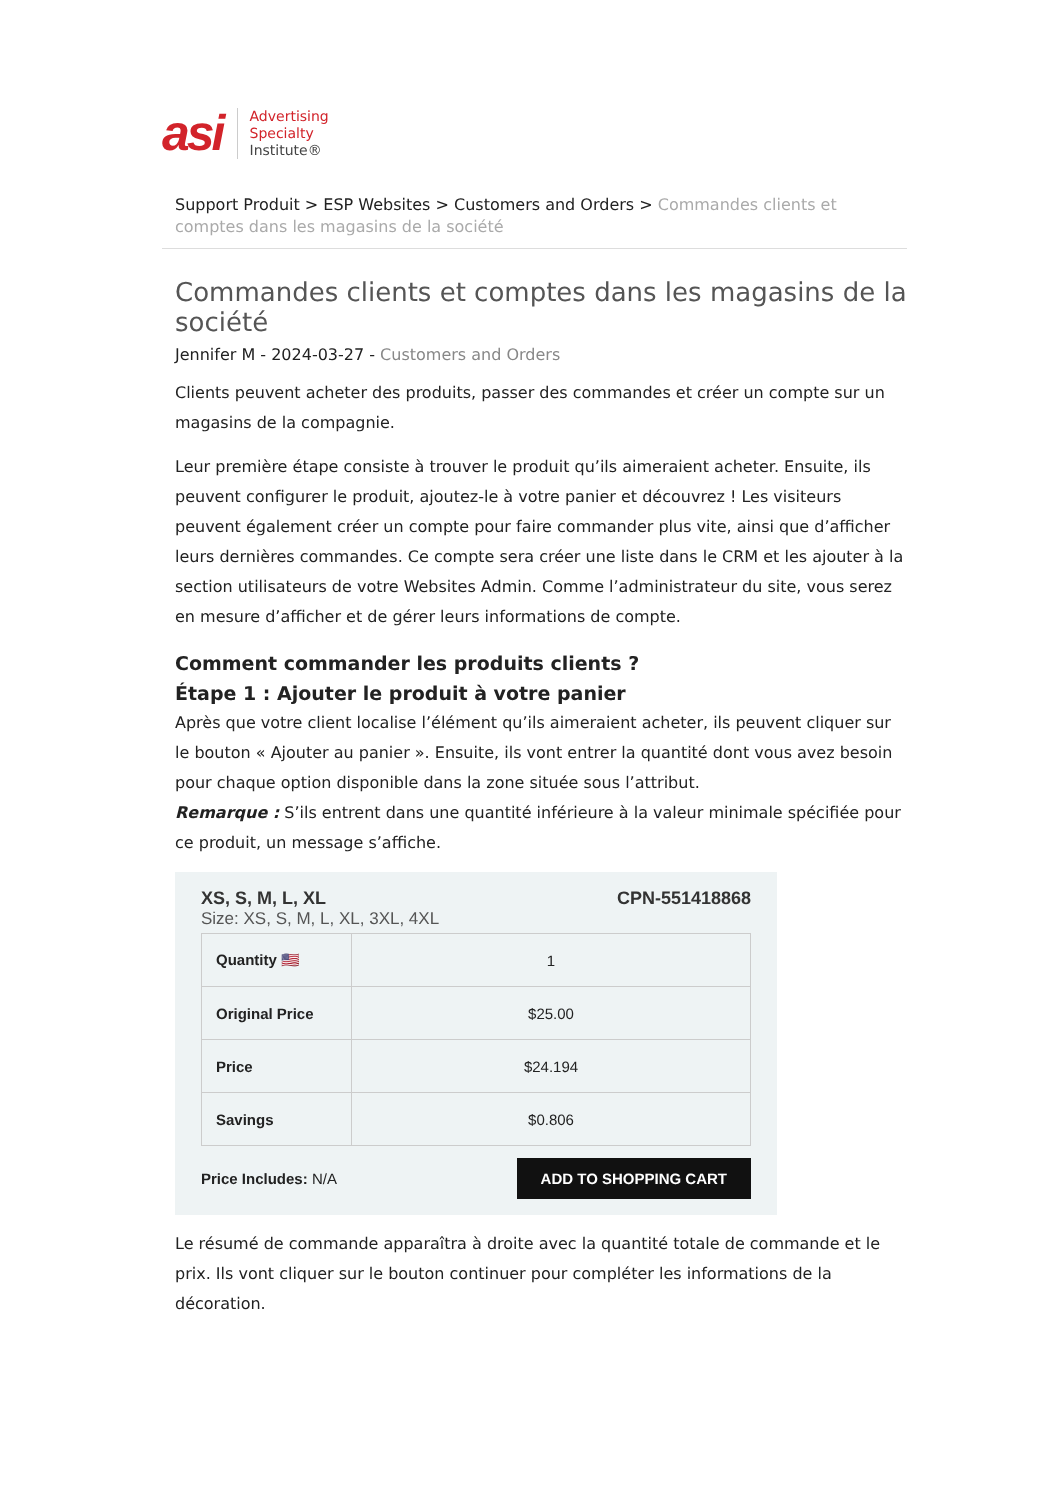asi
Advertising
Specialty
Institute®
Support Produit > ESP Websites > Customers and Orders > Commandes clients et comptes dans les magasins de la société
Commandes clients et comptes dans les magasins de la société
Jennifer M - 2024-03-27 - Customers and Orders
Clients peuvent acheter des produits, passer des commandes et créer un compte sur un magasins de la compagnie.
Leur première étape consiste à trouver le produit qu’ils aimeraient acheter. Ensuite, ils peuvent configurer le produit, ajoutez-le à votre panier et découvrez ! Les visiteurs peuvent également créer un compte pour faire commander plus vite, ainsi que d’afficher leurs dernières commandes. Ce compte sera créer une liste dans le CRM et les ajouter à la section utilisateurs de votre Websites Admin. Comme l’administrateur du site, vous serez en mesure d’afficher et de gérer leurs informations de compte.
Comment commander les produits clients ?
Étape 1 : Ajouter le produit à votre panier
Après que votre client localise l’élément qu’ils aimeraient acheter, ils peuvent cliquer sur le bouton « Ajouter au panier ». Ensuite, ils vont entrer la quantité dont vous avez besoin pour chaque option disponible dans la zone située sous l’attribut.
Remarque : S’ils entrent dans une quantité inférieure à la valeur minimale spécifiée pour ce produit, un message s’affiche.
XS, S, M, L, XL CPN-551418868
Size: XS, S, M, L, XL, 3XL, 4XL
| Quantity 🇺🇸 | 1 |
| Original Price | $25.00 |
| Price | $24.194 |
| Savings | $0.806 |
Price Includes: N/A ADD TO SHOPPING CART
Le résumé de commande apparaîtra à droite avec la quantité totale de commande et le prix. Ils vont cliquer sur le bouton continuer pour compléter les informations de la décoration.